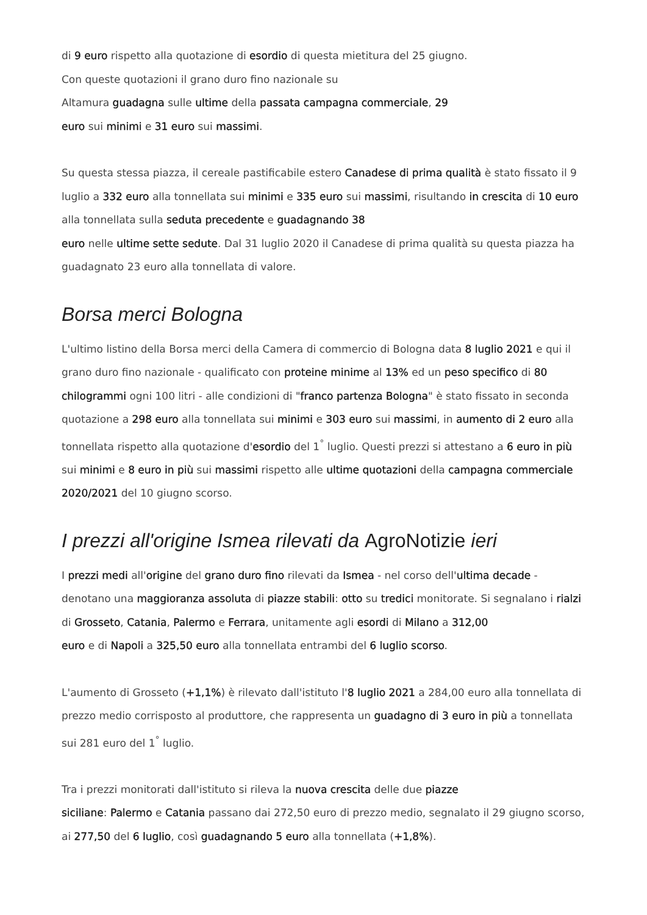di 9 euro rispetto alla quotazione di esordio di questa mietitura del 25 giugno.
Con queste quotazioni il grano duro fino nazionale su
Altamura guadagna sulle ultime della passata campagna commerciale, 29
euro sui minimi e 31 euro sui massimi.
Su questa stessa piazza, il cereale pastificabile estero Canadese di prima qualità è stato fissato il 9 luglio a 332 euro alla tonnellata sui minimi e 335 euro sui massimi, risultando in crescita di 10 euro alla tonnellata sulla seduta precedente e guadagnando 38
euro nelle ultime sette sedute. Dal 31 luglio 2020 il Canadese di prima qualità su questa piazza ha guadagnato 23 euro alla tonnellata di valore.
Borsa merci Bologna
L'ultimo listino della Borsa merci della Camera di commercio di Bologna data 8 luglio 2021 e qui il grano duro fino nazionale - qualificato con proteine minime al 13% ed un peso specifico di 80 chilogrammi ogni 100 litri - alle condizioni di "franco partenza Bologna" è stato fissato in seconda quotazione a 298 euro alla tonnellata sui minimi e 303 euro sui massimi, in aumento di 2 euro alla tonnellata rispetto alla quotazione d'esordio del 1<sup>°</sup> luglio. Questi prezzi si attestano a 6 euro in più sui minimi e 8 euro in più sui massimi rispetto alle ultime quotazioni della campagna commerciale 2020/2021 del 10 giugno scorso.
I prezzi all'origine Ismea rilevati da AgroNotizie ieri
I prezzi medi all'origine del grano duro fino rilevati da Ismea - nel corso dell'ultima decade - denotano una maggioranza assoluta di piazze stabili: otto su tredici monitorate. Si segnalano i rialzi di Grosseto, Catania, Palermo e Ferrara, unitamente agli esordi di Milano a 312,00
euro e di Napoli a 325,50 euro alla tonnellata entrambi del 6 luglio scorso.
L'aumento di Grosseto (+1,1%) è rilevato dall'istituto l'8 luglio 2021 a 284,00 euro alla tonnellata di prezzo medio corrisposto al produttore, che rappresenta un guadagno di 3 euro in più a tonnellata sui 281 euro del 1<sup>°</sup> luglio.
Tra i prezzi monitorati dall'istituto si rileva la nuova crescita delle due piazze
siciliane: Palermo e Catania passano dai 272,50 euro di prezzo medio, segnalato il 29 giugno scorso, ai 277,50 del 6 luglio, così guadagnando 5 euro alla tonnellata (+1,8%).